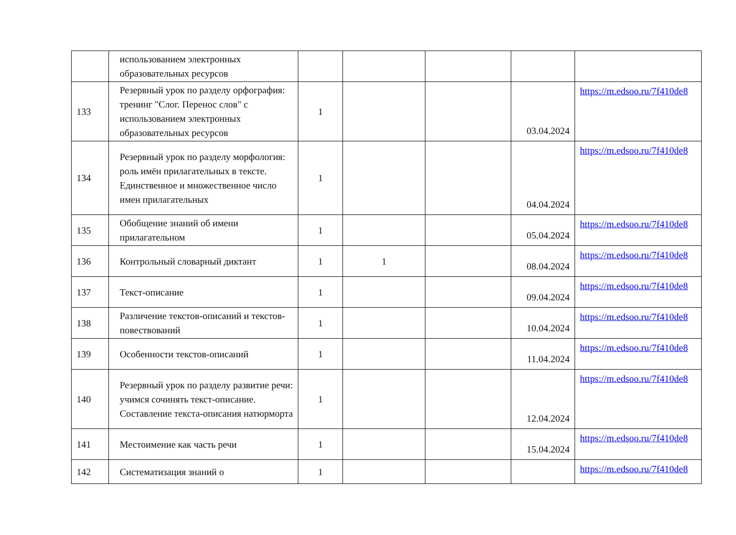| | использованием электронных образовательных ресурсов | | | | | |
| 133 | Резервный урок по разделу орфография: тренинг "Слог. Перенос слов" с использованием электронных образовательных ресурсов | 1 | | | 03.04.2024 | https://m.edsoo.ru/7f410de8 |
| 134 | Резервный урок по разделу морфология: роль имён прилагательных в тексте. Единственное и множественное число имен прилагательных | 1 | | | 04.04.2024 | https://m.edsoo.ru/7f410de8 |
| 135 | Обобщение знаний об имени прилагательном | 1 | | | 05.04.2024 | https://m.edsoo.ru/7f410de8 |
| 136 | Контрольный словарный диктант | 1 | 1 | | 08.04.2024 | https://m.edsoo.ru/7f410de8 |
| 137 | Текст-описание | 1 | | | 09.04.2024 | https://m.edsoo.ru/7f410de8 |
| 138 | Различение текстов-описаний и текстов-повествований | 1 | | | 10.04.2024 | https://m.edsoo.ru/7f410de8 |
| 139 | Особенности текстов-описаний | 1 | | | 11.04.2024 | https://m.edsoo.ru/7f410de8 |
| 140 | Резервный урок по разделу развитие речи: учимся сочинять текст-описание. Составление текста-описания натюрморта | 1 | | | 12.04.2024 | https://m.edsoo.ru/7f410de8 |
| 141 | Местоимение как часть речи | 1 | | | 15.04.2024 | https://m.edsoo.ru/7f410de8 |
| 142 | Систематизация знаний о | 1 | | | | https://m.edsoo.ru/7f410de8 |